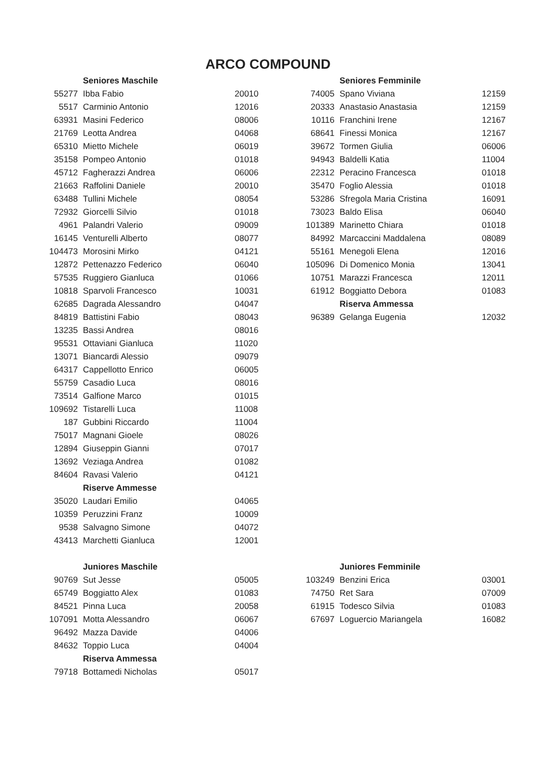ARCO COMPOUND
| | Seniores Maschile | |
| 55277 | Ibba Fabio | 20010 |
| 5517 | Carminio Antonio | 12016 |
| 63931 | Masini Federico | 08006 |
| 21769 | Leotta Andrea | 04068 |
| 65310 | Mietto Michele | 06019 |
| 35158 | Pompeo Antonio | 01018 |
| 45712 | Fagherazzi Andrea | 06006 |
| 21663 | Raffolini Daniele | 20010 |
| 63488 | Tullini Michele | 08054 |
| 72932 | Giorcelli Silvio | 01018 |
| 4961 | Palandri Valerio | 09009 |
| 16145 | Venturelli Alberto | 08077 |
| 104473 | Morosini Mirko | 04121 |
| 12872 | Pettenazzo Federico | 06040 |
| 57535 | Ruggiero Gianluca | 01066 |
| 10818 | Sparvoli Francesco | 10031 |
| 62685 | Dagrada Alessandro | 04047 |
| 84819 | Battistini Fabio | 08043 |
| 13235 | Bassi Andrea | 08016 |
| 95531 | Ottaviani Gianluca | 11020 |
| 13071 | Biancardi Alessio | 09079 |
| 64317 | Cappellotto Enrico | 06005 |
| 55759 | Casadio Luca | 08016 |
| 73514 | Galfione Marco | 01015 |
| 109692 | Tistarelli Luca | 11008 |
| 187 | Gubbini Riccardo | 11004 |
| 75017 | Magnani Gioele | 08026 |
| 12894 | Giuseppin Gianni | 07017 |
| 13692 | Veziaga Andrea | 01082 |
| 84604 | Ravasi Valerio | 04121 |
| | Riserve Ammesse | |
| 35020 | Laudari Emilio | 04065 |
| 10359 | Peruzzini Franz | 10009 |
| 9538 | Salvagno Simone | 04072 |
| 43413 | Marchetti Gianluca | 12001 |
| | Seniores Femminile | |
| 74005 | Spano Viviana | 12159 |
| 20333 | Anastasio Anastasia | 12159 |
| 10116 | Franchini Irene | 12167 |
| 68641 | Finessi Monica | 12167 |
| 39672 | Tormen Giulia | 06006 |
| 94943 | Baldelli Katia | 11004 |
| 22312 | Peracino Francesca | 01018 |
| 35470 | Foglio Alessia | 01018 |
| 53286 | Sfregola Maria Cristina | 16091 |
| 73023 | Baldo Elisa | 06040 |
| 101389 | Marinetto Chiara | 01018 |
| 84992 | Marcaccini Maddalena | 08089 |
| 55161 | Menegoli Elena | 12016 |
| 105096 | Di Domenico Monia | 13041 |
| 10751 | Marazzi Francesca | 12011 |
| 61912 | Boggiatto Debora | 01083 |
| | Riserva Ammessa | |
| 96389 | Gelanga Eugenia | 12032 |
| | Juniores Maschile | |
| 90769 | Sut Jesse | 05005 |
| 65749 | Boggiatto Alex | 01083 |
| 84521 | Pinna Luca | 20058 |
| 107091 | Motta Alessandro | 06067 |
| 96492 | Mazza Davide | 04006 |
| 84632 | Toppio Luca | 04004 |
| | Riserva Ammessa | |
| 79718 | Bottamedi Nicholas | 05017 |
| | Juniores Femminile | |
| 103249 | Benzini Erica | 03001 |
| 74750 | Ret Sara | 07009 |
| 61915 | Todesco Silvia | 01083 |
| 67697 | Loguercio Mariangela | 16082 |